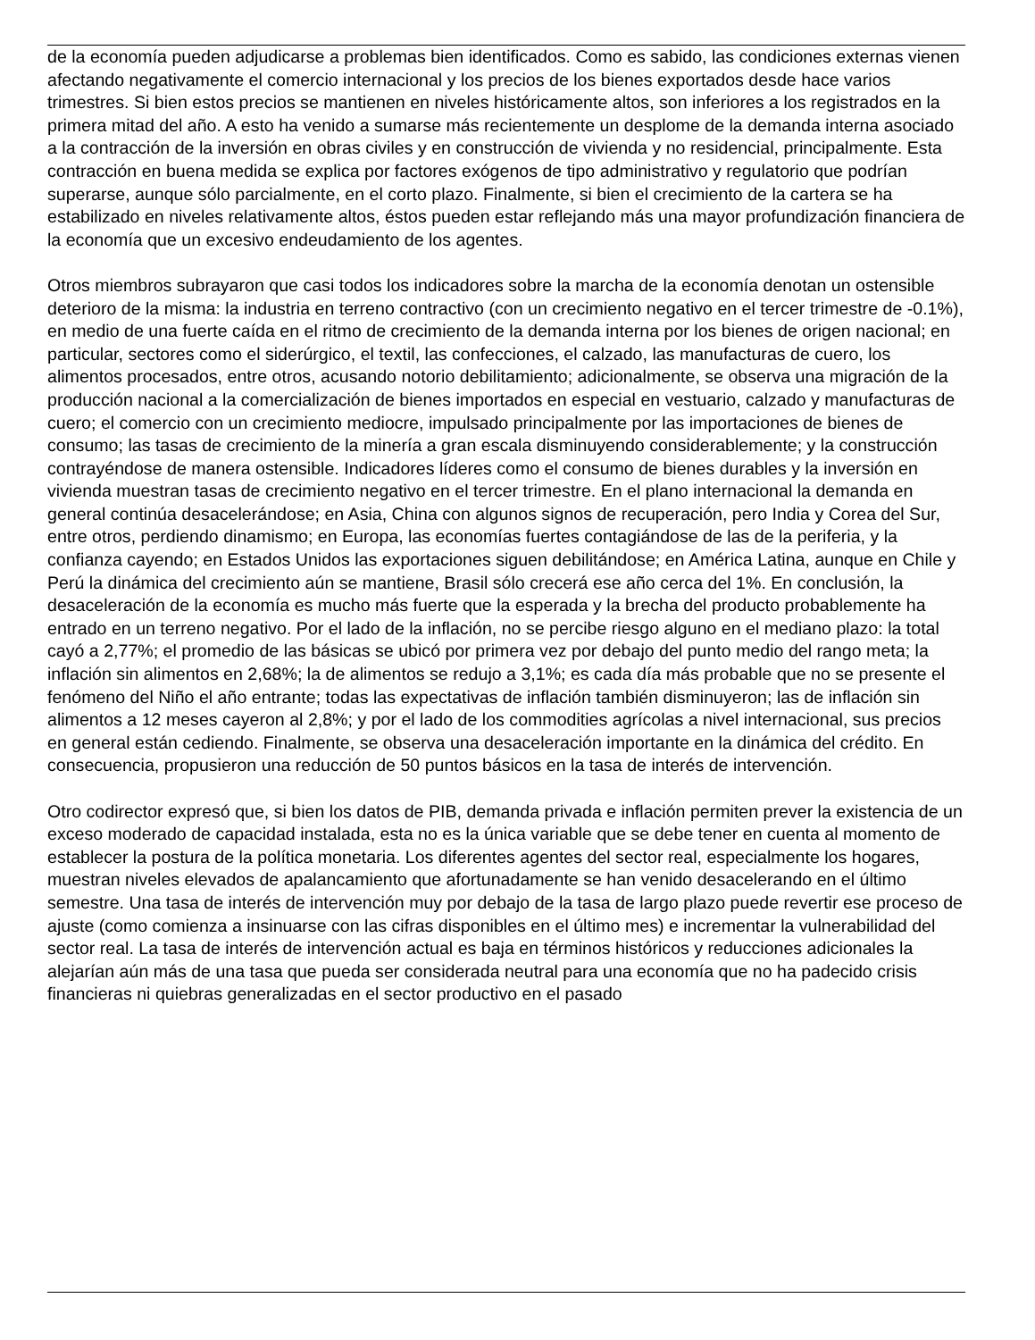de la economía pueden adjudicarse a problemas bien identificados. Como es sabido, las condiciones externas vienen afectando negativamente el comercio internacional y los precios de los bienes exportados desde hace varios trimestres. Si bien estos precios se mantienen en niveles históricamente altos, son inferiores a los registrados en la primera mitad del año. A esto ha venido a sumarse más recientemente un desplome de la demanda interna asociado a la contracción de la inversión en obras civiles y en construcción de vivienda y no residencial, principalmente. Esta contracción en buena medida se explica por factores exógenos de tipo administrativo y regulatorio que podrían superarse, aunque sólo parcialmente, en el corto plazo. Finalmente, si bien el crecimiento de la cartera se ha estabilizado en niveles relativamente altos, éstos pueden estar reflejando más una mayor profundización financiera de la economía que un excesivo endeudamiento de los agentes.
Otros miembros subrayaron que casi todos los indicadores sobre la marcha de la economía denotan un ostensible deterioro de la misma: la industria en terreno contractivo (con un crecimiento negativo en el tercer trimestre de -0.1%), en medio de una fuerte caída en el ritmo de crecimiento de la demanda interna por los bienes de origen nacional; en particular, sectores como el siderúrgico, el textil, las confecciones, el calzado, las manufacturas de cuero, los alimentos procesados, entre otros, acusando notorio debilitamiento; adicionalmente, se observa una migración de la producción nacional a la comercialización de bienes importados en especial en vestuario, calzado y manufacturas de cuero; el comercio con un crecimiento mediocre, impulsado principalmente por las importaciones de bienes de consumo; las tasas de crecimiento de la minería a gran escala disminuyendo considerablemente; y la construcción contrayéndose de manera ostensible. Indicadores líderes como el consumo de bienes durables y la inversión en vivienda muestran tasas de crecimiento negativo en el tercer trimestre. En el plano internacional la demanda en general continúa desacelerándose; en Asia, China con algunos signos de recuperación, pero India y Corea del Sur, entre otros, perdiendo dinamismo; en Europa, las economías fuertes contagiándose de las de la periferia, y la confianza cayendo; en Estados Unidos las exportaciones siguen debilitándose; en América Latina, aunque en Chile y Perú la dinámica del crecimiento aún se mantiene, Brasil sólo crecerá ese año cerca del 1%. En conclusión, la desaceleración de la economía es mucho más fuerte que la esperada y la brecha del producto probablemente ha entrado en un terreno negativo. Por el lado de la inflación, no se percibe riesgo alguno en el mediano plazo: la total cayó a 2,77%; el promedio de las básicas se ubicó por primera vez por debajo del punto medio del rango meta; la inflación sin alimentos en 2,68%; la de alimentos se redujo a 3,1%; es cada día más probable que no se presente el fenómeno del Niño el año entrante; todas las expectativas de inflación también disminuyeron; las de inflación sin alimentos a 12 meses cayeron al 2,8%; y por el lado de los commodities agrícolas a nivel internacional, sus precios en general están cediendo. Finalmente, se observa una desaceleración importante en la dinámica del crédito. En consecuencia, propusieron una reducción de 50 puntos básicos en la tasa de interés de intervención.
Otro codirector expresó que, si bien los datos de PIB, demanda privada e inflación permiten prever la existencia de un exceso moderado de capacidad instalada, esta no es la única variable que se debe tener en cuenta al momento de establecer la postura de la política monetaria. Los diferentes agentes del sector real, especialmente los hogares, muestran niveles elevados de apalancamiento que afortunadamente se han venido desacelerando en el último semestre. Una tasa de interés de intervención muy por debajo de la tasa de largo plazo puede revertir ese proceso de ajuste (como comienza a insinuarse con las cifras disponibles en el último mes) e incrementar la vulnerabilidad del sector real. La tasa de interés de intervención actual es baja en términos históricos y reducciones adicionales la alejarían aún más de una tasa que pueda ser considerada neutral para una economía que no ha padecido crisis financieras ni quiebras generalizadas en el sector productivo en el pasado